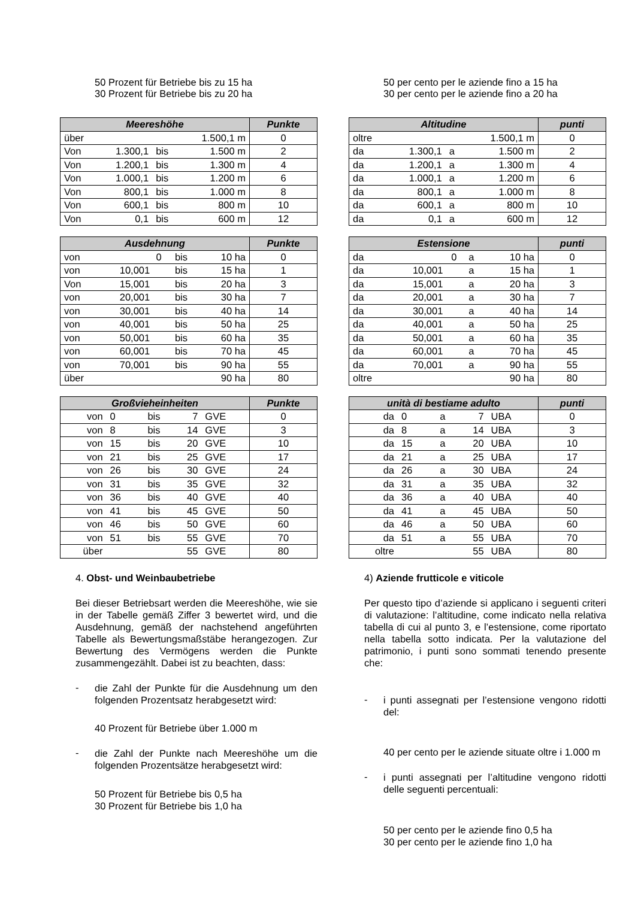50 Prozent für Betriebe bis zu 15 ha
30 Prozent für Betriebe bis zu 20 ha
| Meereshöhe | | | | Punkte |
| --- | --- | --- | --- | --- |
| über | | | 1.500,1 m | 0 |
| Von | 1.300,1 | bis | 1.500 m | 2 |
| Von | 1.200,1 | bis | 1.300 m | 4 |
| Von | 1.000,1 | bis | 1.200 m | 6 |
| Von | 800,1 | bis | 1.000 m | 8 |
| Von | 600,1 | bis | 800 m | 10 |
| Von | 0,1 | bis | 600 m | 12 |
| Ausdehnung | | | | Punkte |
| --- | --- | --- | --- | --- |
| von | 0 | bis | 10 ha | 0 |
| von | 10,001 | bis | 15 ha | 1 |
| Von | 15,001 | bis | 20 ha | 3 |
| von | 20,001 | bis | 30 ha | 7 |
| von | 30,001 | bis | 40 ha | 14 |
| von | 40,001 | bis | 50 ha | 25 |
| von | 50,001 | bis | 60 ha | 35 |
| von | 60,001 | bis | 70 ha | 45 |
| von | 70,001 | bis | 90 ha | 55 |
| über | | | 90 ha | 80 |
| Großvieheinheiten | | | | | Punkte |
| --- | --- | --- | --- | --- | --- |
| von | 0 | bis | 7 | GVE | 0 |
| von | 8 | bis | 14 | GVE | 3 |
| von | 15 | bis | 20 | GVE | 10 |
| von | 21 | bis | 25 | GVE | 17 |
| von | 26 | bis | 30 | GVE | 24 |
| von | 31 | bis | 35 | GVE | 32 |
| von | 36 | bis | 40 | GVE | 40 |
| von | 41 | bis | 45 | GVE | 50 |
| von | 46 | bis | 50 | GVE | 60 |
| von | 51 | bis | 55 | GVE | 70 |
| über | | | 55 | GVE | 80 |
4. Obst- und Weinbaubetriebe
Bei dieser Betriebsart werden die Meereshöhe, wie sie in der Tabelle gemäß Ziffer 3 bewertet wird, und die Ausdehnung, gemäß der nachstehend angeführten Tabelle als Bewertungsmaßstäbe herangezogen. Zur Bewertung des Vermögens werden die Punkte zusammengezählt. Dabei ist zu beachten, dass:
-
die Zahl der Punkte für die Ausdehnung um den folgenden Prozentsatz herabgesetzt wird:
40 Prozent für Betriebe über 1.000 m
-
die Zahl der Punkte nach Meereshöhe um die folgenden Prozentsätze herabgesetzt wird:
50 Prozent für Betriebe bis 0,5 ha
30 Prozent für Betriebe bis 1,0 ha
50 per cento per le aziende fino a 15 ha
30 per cento per le aziende fino a 20 ha
| Altitudine | | | | punti |
| --- | --- | --- | --- | --- |
| oltre | | | 1.500,1 m | 0 |
| da | 1.300,1 | a | 1.500 m | 2 |
| da | 1.200,1 | a | 1.300 m | 4 |
| da | 1.000,1 | a | 1.200 m | 6 |
| da | 800,1 | a | 1.000 m | 8 |
| da | 600,1 | a | 800 m | 10 |
| da | 0,1 | a | 600 m | 12 |
| Estensione | | | | punti |
| --- | --- | --- | --- | --- |
| da | 0 | a | 10 ha | 0 |
| da | 10,001 | a | 15 ha | 1 |
| da | 15,001 | a | 20 ha | 3 |
| da | 20,001 | a | 30 ha | 7 |
| da | 30,001 | a | 40 ha | 14 |
| da | 40,001 | a | 50 ha | 25 |
| da | 50,001 | a | 60 ha | 35 |
| da | 60,001 | a | 70 ha | 45 |
| da | 70,001 | a | 90 ha | 55 |
| oltre | | | 90 ha | 80 |
| unità di bestiame adulto | | | | | punti |
| --- | --- | --- | --- | --- | --- |
| da | 0 | a | 7 | UBA | 0 |
| da | 8 | a | 14 | UBA | 3 |
| da | 15 | a | 20 | UBA | 10 |
| da | 21 | a | 25 | UBA | 17 |
| da | 26 | a | 30 | UBA | 24 |
| da | 31 | a | 35 | UBA | 32 |
| da | 36 | a | 40 | UBA | 40 |
| da | 41 | a | 45 | UBA | 50 |
| da | 46 | a | 50 | UBA | 60 |
| da | 51 | a | 55 | UBA | 70 |
| oltre | | | 55 | UBA | 80 |
4) Aziende frutticole e viticole
Per questo tipo d’aziende si applicano i seguenti criteri di valutazione: l’altitudine, come indicato nella relativa tabella di cui al punto 3, e l’estensione, come riportato nella tabella sotto indicata. Per la valutazione del patrimonio, i punti sono sommati tenendo presente che:
-
i punti assegnati per l’estensione vengono ridotti del:
40 per cento per le aziende situate oltre i 1.000 m
-
i punti assegnati per l’altitudine vengono ridotti delle seguenti percentuali:
50 per cento per le aziende fino 0,5 ha
30 per cento per le aziende fino 1,0 ha